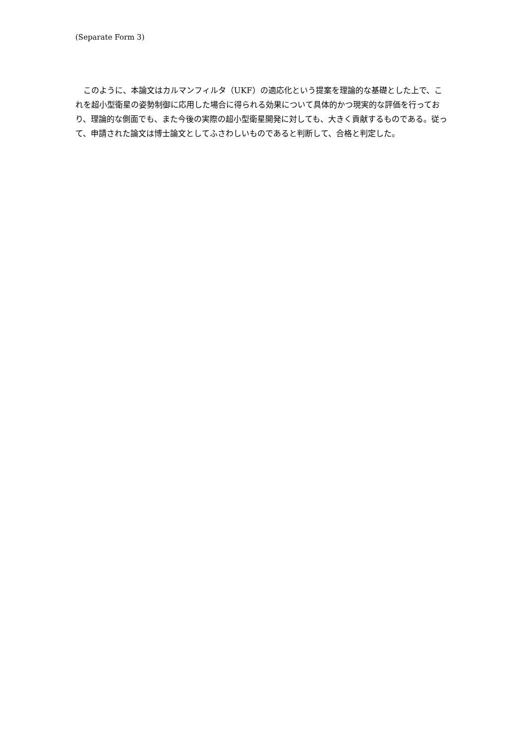(Separate Form 3)
このように、本論文はカルマンフィルタ（UKF）の適応化という提案を理論的な基礎とした上で、これを超小型衛星の姿勢制御に応用した場合に得られる効果について具体的かつ現実的な評価を行っており、理論的な側面でも、また今後の実際の超小型衛星開発に対しても、大きく貢献するものである。従って、申請された論文は博士論文としてふさわしいものであると判断して、合格と判定した。